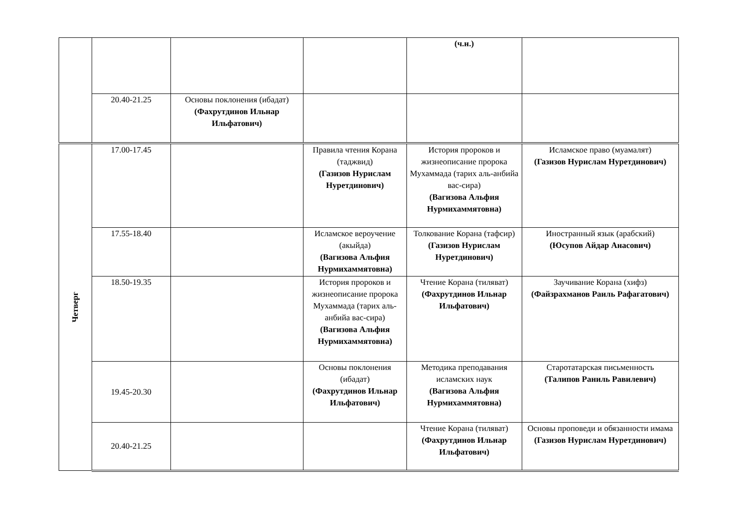| | | | | (ч.н.) | |
| | 20.40-21.25 | Основы поклонения (ибадат) (Фахрутдинов Ильнар Ильфатович) | | | |
| Четверг | 17.00-17.45 | | Правила чтения Корана (таджвид) (Газизов Нурислам Нуретдинович) | История пророков и жизнеописание пророка Мухаммада (тарих аль-анбийа вас-сира) (Вагизова Альфия Нурмихаммятовна) | Исламское право (муамалят) (Газизов Нурислам Нуретдинович) |
| | 17.55-18.40 | | Исламское вероучение (акыйда) (Вагизова Альфия Нурмихаммятовна) | Толкование Корана (тафсир) (Газизов Нурислам Нуретдинович) | Иностранный язык (арабский) (Юсупов Айдар Анасович) |
| | 18.50-19.35 | | История пророков и жизнеописание пророка Мухаммада (тарих аль-анбийа вас-сира) (Вагизова Альфия Нурмихаммятовна) | Чтение Корана (тиляват) (Фахрутдинов Ильнар Ильфатович) | Заучивание Корана (хифз) (Файзрахманов Раиль Рафагатович) |
| | 19.45-20.30 | | Основы поклонения (ибадат) (Фахрутдинов Ильнар Ильфатович) | Методика преподавания исламских наук (Вагизова Альфия Нурмихаммятовна) | Старотатарская письменность (Талипов Раниль Равилевич) |
| | 20.40-21.25 | | | Чтение Корана (тиляват) (Фахрутдинов Ильнар Ильфатович) | Основы проповеди и обязанности имама (Газизов Нурислам Нуретдинович) |